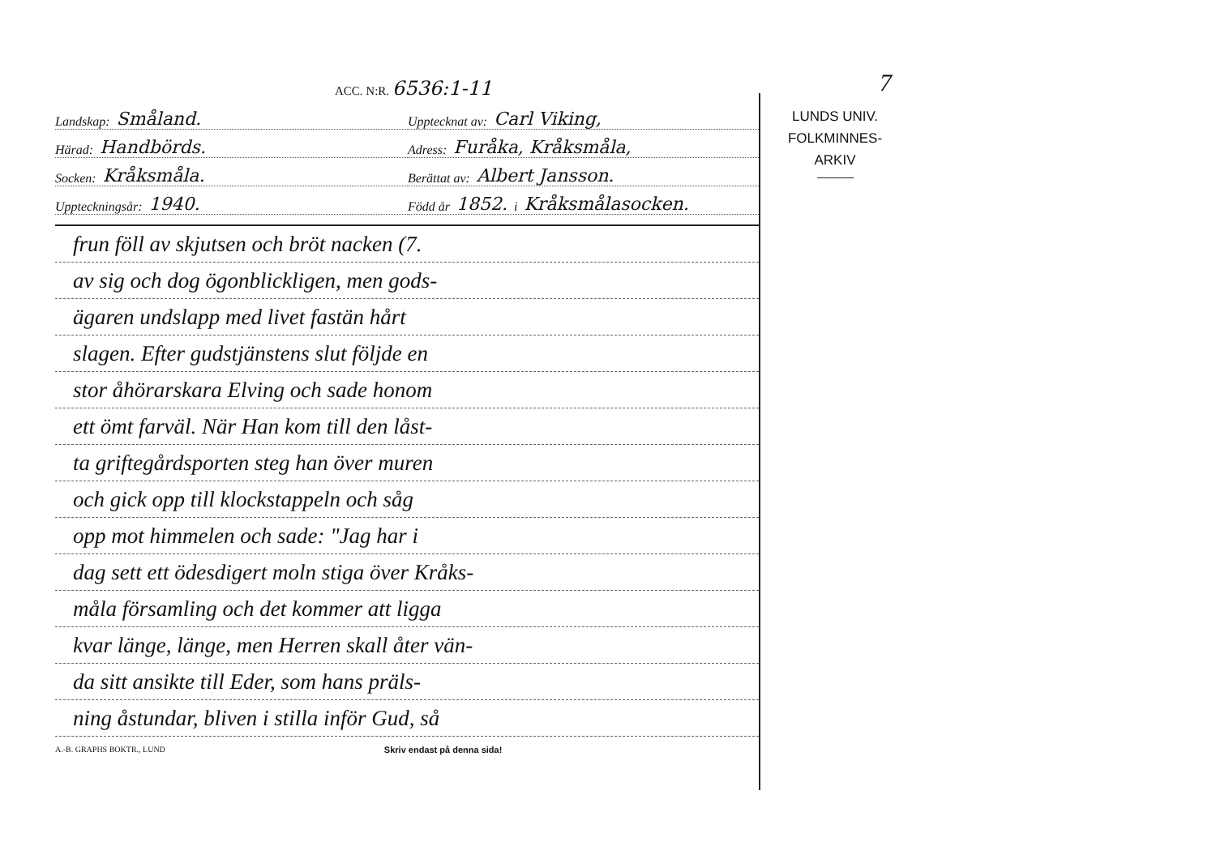7
ACC. N:R. 6536:1-11
Landskap: Småland.
Upptecknat av: Carl Viking,
Härad: Handbörds.
Adress: Furåka, Kråksmåla,
Socken: Kråksmåla.
Berättat av: Albert Jansson.
Uppteckningsår: 1940.
Född år 1852. i Kråksmålasocken.
frun föll av skjutsen och bröt nacken (7.
av sig och dog ögonblickligen, men gods-
ägaren undslapp med livet fastän hårt
slagen. Efter gudstjänstens slut följde en
stor åhörarskara Elving och sade honom
ett ömt farväl. När Han kom till den låst-
ta griftegårdsporten steg han över muren
och gick opp till klockstappeln och såg
opp mot himmelen och sade: "Jag har i
dag sett ett ödesdigert moln stiga över Kråks-
måla församling och det kommer att ligga
kvar länge, länge, men Herren skall åter vän-
da sitt ansikte till Eder, som hans präls-
ning åstundar, bliven i stilla inför Gud, så
A.-B. GRAPHS BOKTR., LUND Skriv endast på denna sida!
LUNDS UNIV.
FOLKMINNES-
ARKIV